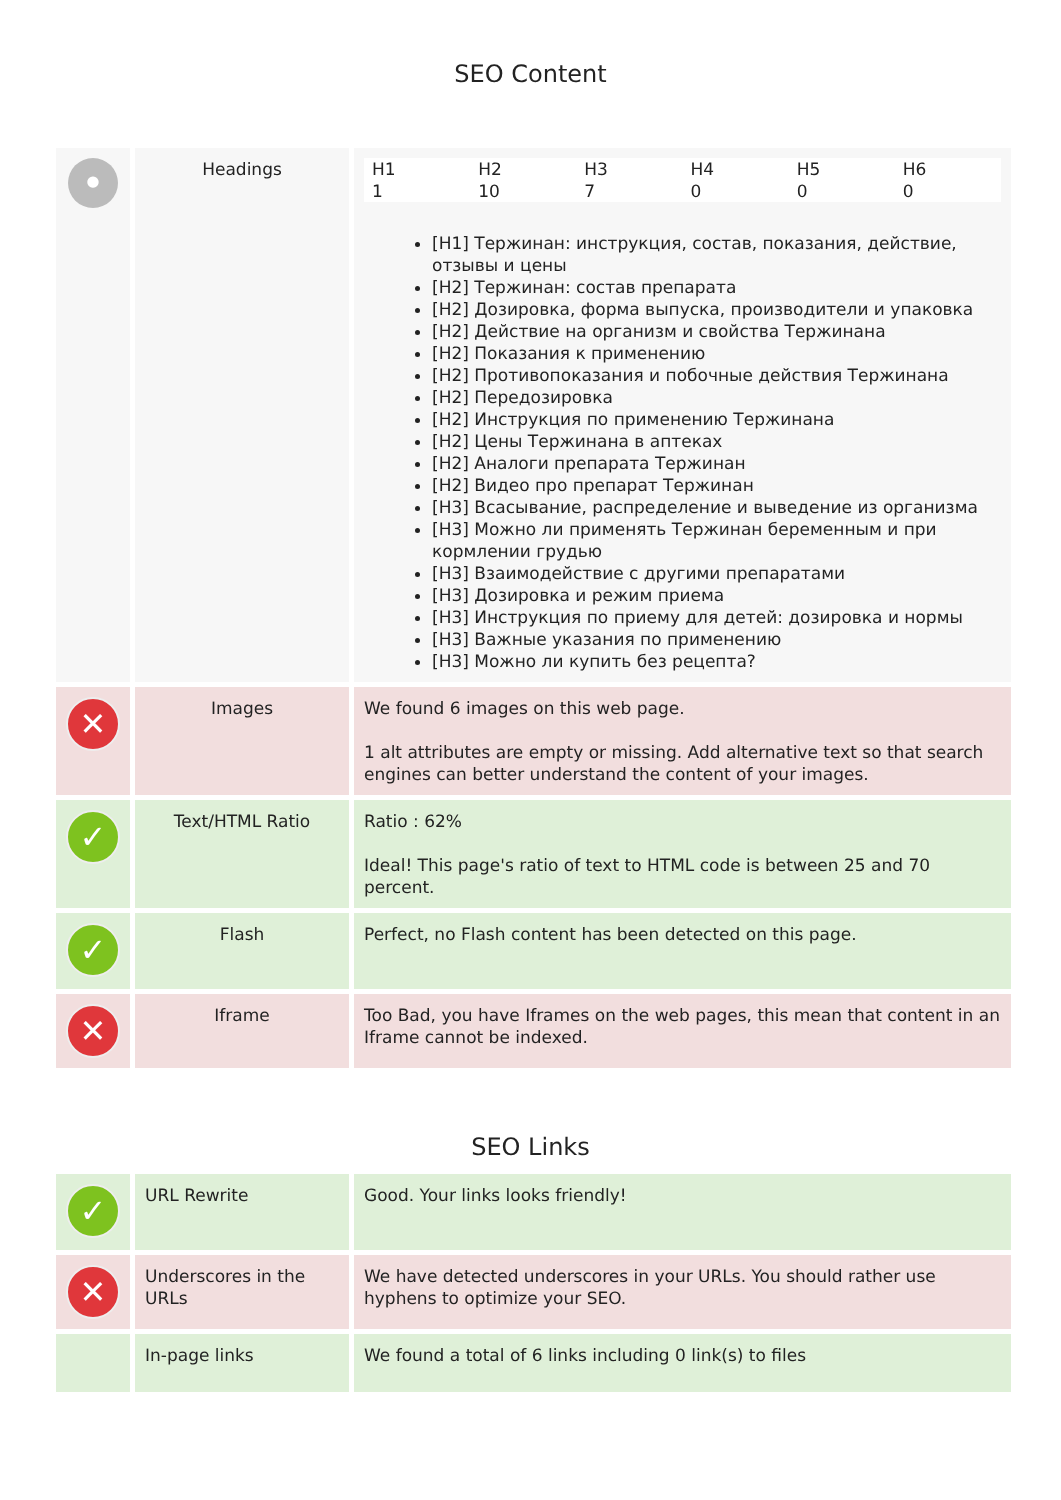SEO Content
| • | Headings | / H1 / H2 / H3 / H4 / H5 / H6 / / --- / --- / --- / --- / --- / --- / / 1 / 10 / 7 / 0 / 0 / 0 / [H1] Тержинан: инструкция, состав, показания, действие, отзывы и цены [H2] Тержинан: состав препарата [H2] Дозировка, форма выпуска, производители и упаковка [H2] Действие на организм и свойства Тержинана [H2] Показания к применению [H2] Противопоказания и побочные действия Тержинана [H2] Передозировка [H2] Инструкция по применению Тержинана [H2] Цены Тержинана в аптеках [H2] Аналоги препарата Тержинан [H2] Видео про препарат Тержинан [H3] Всасывание, распределение и выведение из организма [H3] Можно ли применять Тержинан беременным и при кормлении грудью [H3] Взаимодействие с другими препаратами [H3] Дозировка и режим приема [H3] Инструкция по приему для детей: дозировка и нормы [H3] Важные указания по применению [H3] Можно ли купить без рецепта? |
| ✕ | Images | We found 6 images on this web page. 1 alt attributes are empty or missing. Add alternative text so that search engines can better understand the content of your images. |
| ✓ | Text/HTML Ratio | Ratio : 62% Ideal! This page's ratio of text to HTML code is between 25 and 70 percent. |
| ✓ | Flash | Perfect, no Flash content has been detected on this page. |
| ✕ | Iframe | Too Bad, you have Iframes on the web pages, this mean that content in an Iframe cannot be indexed. |
SEO Links
| ✓ | URL Rewrite | Good. Your links looks friendly! |
| ✕ | Underscores in the URLs | We have detected underscores in your URLs. You should rather use hyphens to optimize your SEO. |
| | In-page links | We found a total of 6 links including 0 link(s) to files |